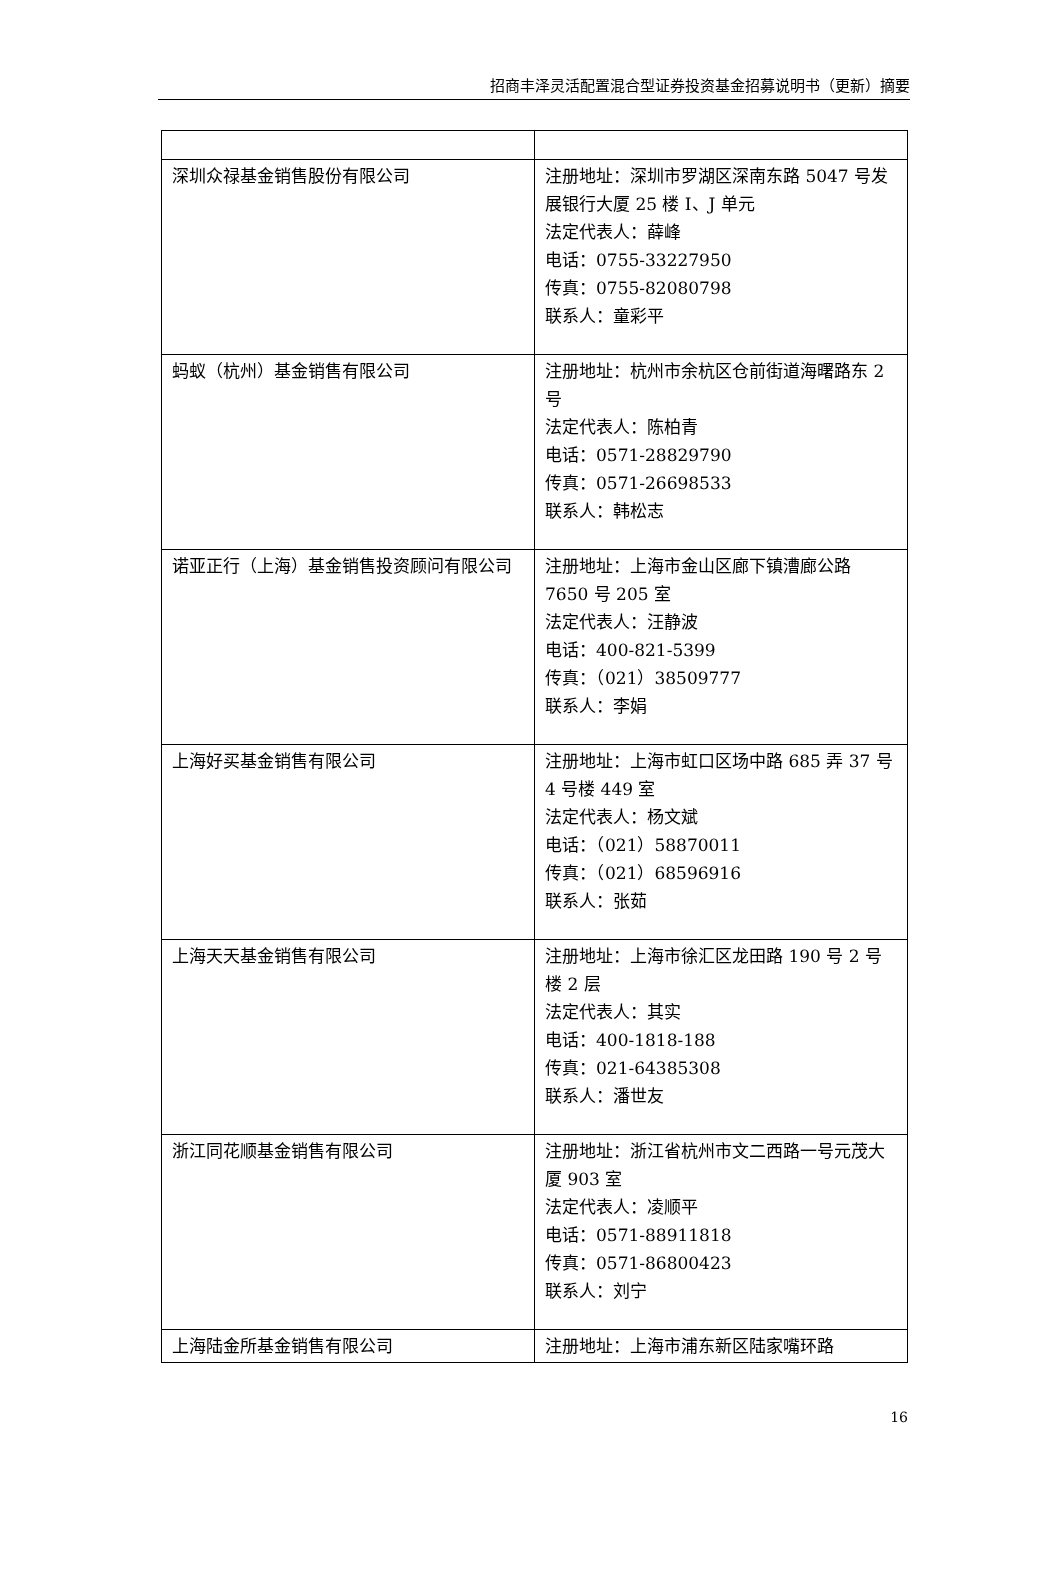招商丰泽灵活配置混合型证券投资基金招募说明书（更新）摘要
| 深圳众禄基金销售股份有限公司 | 注册地址：深圳市罗湖区深南东路 5047 号发展银行大厦 25 楼 I、J 单元 法定代表人：薛峰 电话：0755-33227950 传真：0755-82080798 联系人：童彩平 |
| 蚂蚁（杭州）基金销售有限公司 | 注册地址：杭州市余杭区仓前街道海曙路东 2 号 法定代表人：陈柏青 电话：0571-28829790 传真：0571-26698533 联系人：韩松志 |
| 诺亚正行（上海）基金销售投资顾问有限公司 | 注册地址：上海市金山区廊下镇漕廊公路 7650 号 205 室 法定代表人：汪静波 电话：400-821-5399 传真：（021）38509777 联系人：李娟 |
| 上海好买基金销售有限公司 | 注册地址：上海市虹口区场中路 685 弄 37 号 4 号楼 449 室 法定代表人：杨文斌 电话：（021）58870011 传真：（021）68596916 联系人：张茹 |
| 上海天天基金销售有限公司 | 注册地址：上海市徐汇区龙田路 190 号 2 号楼 2 层 法定代表人：其实 电话：400-1818-188 传真：021-64385308 联系人：潘世友 |
| 浙江同花顺基金销售有限公司 | 注册地址：浙江省杭州市文二西路一号元茂大厦 903 室 法定代表人：凌顺平 电话：0571-88911818 传真：0571-86800423 联系人：刘宁 |
| 上海陆金所基金销售有限公司 | 注册地址：上海市浦东新区陆家嘴环路 |
16